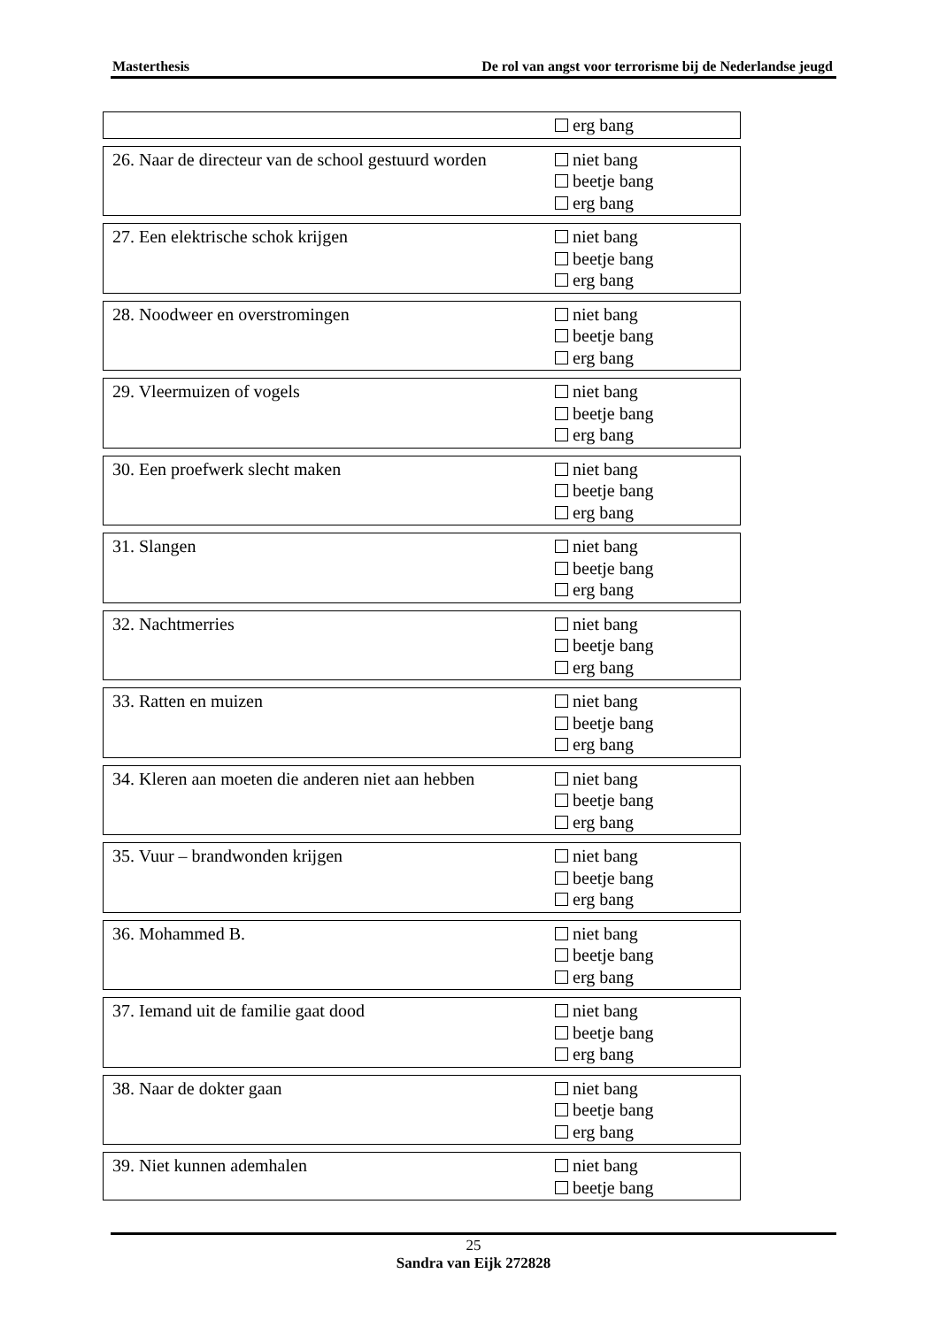Masterthesis De rol van angst voor terrorisme bij de Nederlandse jeugd
erg bang
26. Naar de directeur van de school gestuurd worden
niet bang
beetje bang
erg bang
27. Een elektrische schok krijgen niet bang
beetje bang
erg bang
28. Noodweer en overstromingen niet bang
beetje bang
erg bang
29. Vleermuizen of vogels niet bang
beetje bang
erg bang
30. Een proefwerk slecht maken niet bang
beetje bang
erg bang
31. Slangen niet bang
beetje bang
erg bang
32. Nachtmerries niet bang
beetje bang
erg bang
33. Ratten en muizen niet bang
beetje bang
erg bang
34. Kleren aan moeten die anderen niet aan hebben
niet bang
beetje bang
erg bang
35. Vuur – brandwonden krijgen niet bang
beetje bang
erg bang
36. Mohammed B. niet bang
beetje bang
erg bang
37. Iemand uit de familie gaat dood niet bang
beetje bang
erg bang
38. Naar de dokter gaan niet bang
beetje bang
erg bang
39. Niet kunnen ademhalen niet bang
beetje bang
25
Sandra van Eijk 272828